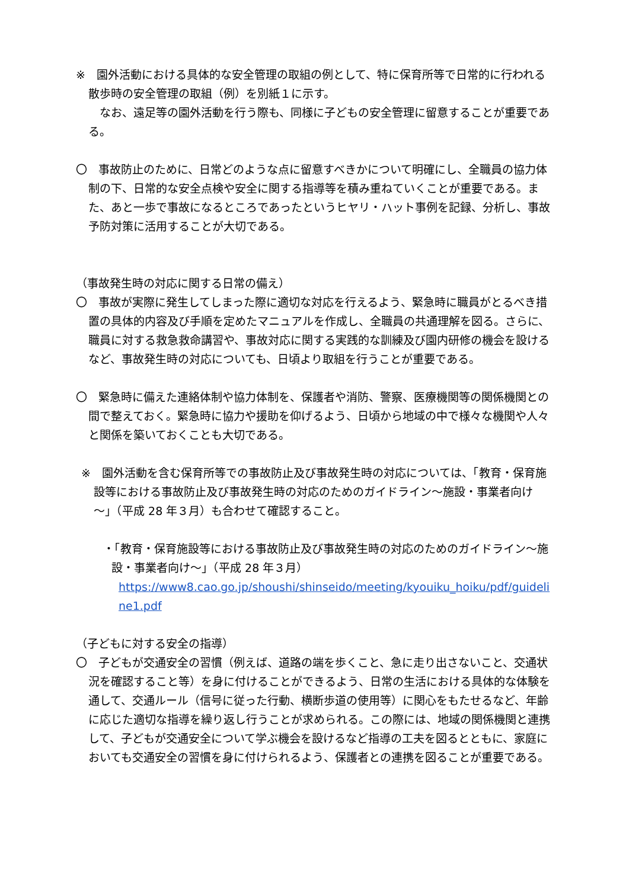※　園外活動における具体的な安全管理の取組の例として、特に保育所等で日常的に行われる散歩時の安全管理の取組（例）を別紙１に示す。
　なお、遠足等の園外活動を行う際も、同様に子どもの安全管理に留意することが重要である。
〇　事故防止のために、日常どのような点に留意すべきかについて明確にし、全職員の協力体制の下、日常的な安全点検や安全に関する指導等を積み重ねていくことが重要である。また、あと一歩で事故になるところであったというヒヤリ・ハット事例を記録、分析し、事故予防対策に活用することが大切である。
（事故発生時の対応に関する日常の備え）
〇　事故が実際に発生してしまった際に適切な対応を行えるよう、緊急時に職員がとるべき措置の具体的内容及び手順を定めたマニュアルを作成し、全職員の共通理解を図る。さらに、職員に対する救急救命講習や、事故対応に関する実践的な訓練及び園内研修の機会を設けるなど、事故発生時の対応についても、日頃より取組を行うことが重要である。
〇　緊急時に備えた連絡体制や協力体制を、保護者や消防、警察、医療機関等の関係機関との間で整えておく。緊急時に協力や援助を仰げるよう、日頃から地域の中で様々な機関や人々と関係を築いておくことも大切である。
※　園外活動を含む保育所等での事故防止及び事故発生時の対応については、「教育・保育施設等における事故防止及び事故発生時の対応のためのガイドライン～施設・事業者向け～」（平成 28 年３月）も合わせて確認すること。
・「教育・保育施設等における事故防止及び事故発生時の対応のためのガイドライン～施設・事業者向け～」（平成 28 年３月）
https://www8.cao.go.jp/shoushi/shinseido/meeting/kyouiku_hoiku/pdf/guideline1.pdf
（子どもに対する安全の指導）
〇　子どもが交通安全の習慣（例えば、道路の端を歩くこと、急に走り出さないこと、交通状況を確認すること等）を身に付けることができるよう、日常の生活における具体的な体験を通して、交通ルール（信号に従った行動、横断歩道の使用等）に関心をもたせるなど、年齢に応じた適切な指導を繰り返し行うことが求められる。この際には、地域の関係機関と連携して、子どもが交通安全について学ぶ機会を設けるなど指導の工夫を図るとともに、家庭においても交通安全の習慣を身に付けられるよう、保護者との連携を図ることが重要である。